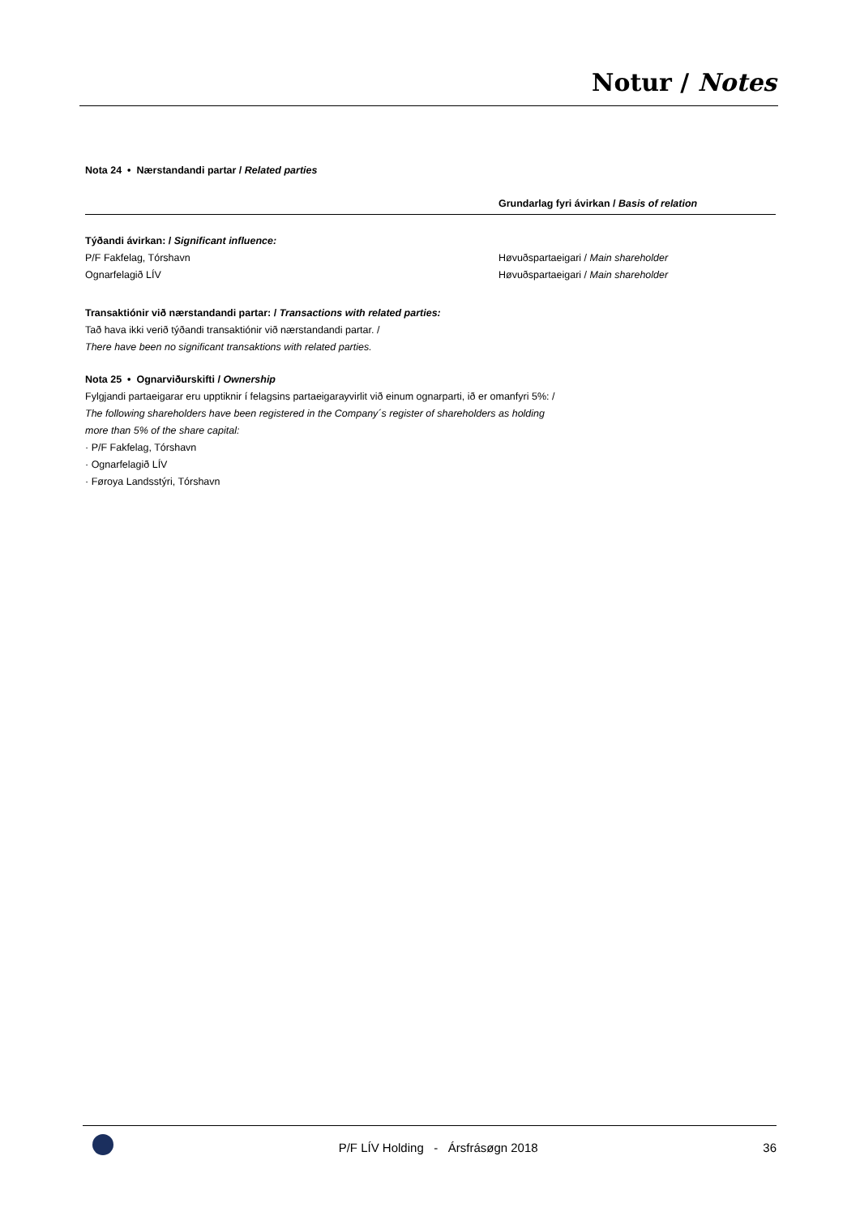Notur / Notes
Nota 24 • Nærstandandi partar / Related parties
| | Grundarlag fyri ávirkan / Basis of relation |
| --- | --- |
| Týðandi ávirkan: / Significant influence: | |
| P/F Fakfelag, Tórshavn | Høvuðspartaeigari / Main shareholder |
| Ognarfelagið LÍV | Høvuðspartaeigari / Main shareholder |
Transaktiónir við nærstandandi partar: / Transactions with related parties:
Tað hava ikki verið týðandi transaktiónir við nærstandandi partar. /
There have been no significant transaktions with related parties.
Nota 25 • Ognarviðurskifti / Ownership
Fylgjandi partaeigarar eru upptiknir í felagsins partaeigarayvirlit við einum ognarparti, ið er omanfyri 5%: /
The following shareholders have been registered in the Company´s register of shareholders as holding
more than 5% of the share capital:
· P/F Fakfelag, Tórshavn
· Ognarfelagið LÍV
· Føroya Landsstýri, Tórshavn
P/F LÍV Holding - Ársfrásøgn 2018 36